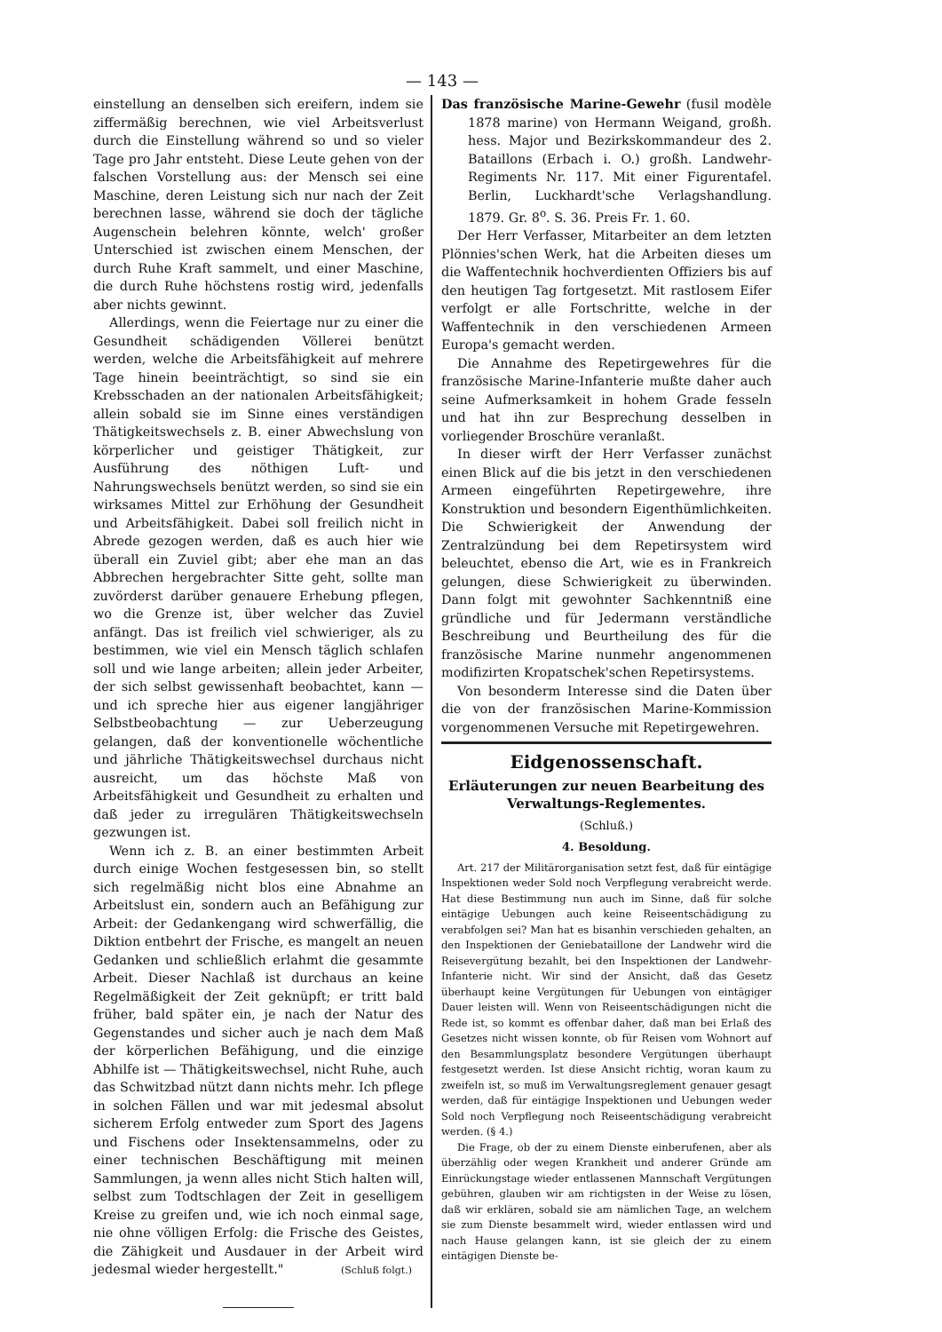— 143 —
einstellung an denselben sich ereifern, indem sie ziffermäßig berechnen, wie viel Arbeitsverlust durch die Einstellung während so und so vieler Tage pro Jahr entsteht. Diese Leute gehen von der falschen Vorstellung aus: der Mensch sei eine Maschine, deren Leistung sich nur nach der Zeit berechnen lasse, während sie doch der tägliche Augenschein belehren könnte, welch' großer Unterschied ist zwischen einem Menschen, der durch Ruhe Kraft sammelt, und einer Maschine, die durch Ruhe höchstens rostig wird, jedenfalls aber nichts gewinnt.
Allerdings, wenn die Feiertage nur zu einer die Gesundheit schädigenden Völlerei benützt werden, welche die Arbeitsfähigkeit auf mehrere Tage hinein beeinträchtigt, so sind sie ein Krebsschaden an der nationalen Arbeitsfähigkeit; allein sobald sie im Sinne eines verständigen Thätigkeitswechsels z. B. einer Abwechslung von körperlicher und geistiger Thätigkeit, zur Ausführung des nöthigen Luft- und Nahrungswechsels benützt werden, so sind sie ein wirksames Mittel zur Erhöhung der Gesundheit und Arbeitsfähigkeit. Dabei soll freilich nicht in Abrede gezogen werden, daß es auch hier wie überall ein Zuviel gibt; aber ehe man an das Abbrechen hergebrachter Sitte geht, sollte man zuvörderst darüber genauere Erhebung pflegen, wo die Grenze ist, über welcher das Zuviel anfängt. Das ist freilich viel schwieriger, als zu bestimmen, wie viel ein Mensch täglich schlafen soll und wie lange arbeiten; allein jeder Arbeiter, der sich selbst gewissenhaft beobachtet, kann — und ich spreche hier aus eigener langjähriger Selbstbeobachtung — zur Ueberzeugung gelangen, daß der konventionelle wöchentliche und jährliche Thätigkeitswechsel durchaus nicht ausreicht, um das höchste Maß von Arbeitsfähigkeit und Gesundheit zu erhalten und daß jeder zu irregulären Thätigkeitswechseln gezwungen ist.
Wenn ich z. B. an einer bestimmten Arbeit durch einige Wochen festgesessen bin, so stellt sich regelmäßig nicht blos eine Abnahme an Arbeitslust ein, sondern auch an Befähigung zur Arbeit: der Gedankengang wird schwerfällig, die Diktion entbehrt der Frische, es mangelt an neuen Gedanken und schließlich erlahmt die gesammte Arbeit. Dieser Nachlaß ist durchaus an keine Regelmäßigkeit der Zeit geknüpft; er tritt bald früher, bald später ein, je nach der Natur des Gegenstandes und sicher auch je nach dem Maß der körperlichen Befähigung, und die einzige Abhilfe ist — Thätigkeitswechsel, nicht Ruhe, auch das Schwitzbad nützt dann nichts mehr. Ich pflege in solchen Fällen und war mit jedesmal absolut sicherem Erfolg entweder zum Sport des Jagens und Fischens oder Insektensammelns, oder zu einer technischen Beschäftigung mit meinen Sammlungen, ja wenn alles nicht Stich halten will, selbst zum Todtschlagen der Zeit in geselligem Kreise zu greifen und, wie ich noch einmal sage, nie ohne völligen Erfolg: die Frische des Geistes, die Zähigkeit und Ausdauer in der Arbeit wird jedesmal wieder hergestellt." (Schluß folgt.)
Das französische Marine-Gewehr (fusil modèle 1878 marine) von Hermann Weigand, großh. hess. Major und Bezirkskommandeur des 2. Bataillons (Erbach i. O.) großh. Landwehr-Regiments Nr. 117. Mit einer Figurentafel. Berlin, Luckhardt'sche Verlagshandlung. 1879. Gr. 8<sup>o</sup>. S. 36. Preis Fr. 1. 60.
Der Herr Verfasser, Mitarbeiter an dem letzten Plönnies'schen Werk, hat die Arbeiten dieses um die Waffentechnik hochverdienten Offiziers bis auf den heutigen Tag fortgesetzt. Mit rastlosem Eifer verfolgt er alle Fortschritte, welche in der Waffentechnik in den verschiedenen Armeen Europa's gemacht werden.
Die Annahme des Repetirgewehres für die französische Marine-Infanterie mußte daher auch seine Aufmerksamkeit in hohem Grade fesseln und hat ihn zur Besprechung desselben in vorliegender Broschüre veranlaßt.
In dieser wirft der Herr Verfasser zunächst einen Blick auf die bis jetzt in den verschiedenen Armeen eingeführten Repetirgewehre, ihre Konstruktion und besondern Eigenthümlichkeiten. Die Schwierigkeit der Anwendung der Zentralzündung bei dem Repetirsystem wird beleuchtet, ebenso die Art, wie es in Frankreich gelungen, diese Schwierigkeit zu überwinden. Dann folgt mit gewohnter Sachkenntniß eine gründliche und für Jedermann verständliche Beschreibung und Beurtheilung des für die französische Marine nunmehr angenommenen modifizirten Kropatschek'schen Repetirsystems.
Von besonderm Interesse sind die Daten über die von der französischen Marine-Kommission vorgenommenen Versuche mit Repetirgewehren.
Eidgenossenschaft.
Erläuterungen zur neuen Bearbeitung des Verwaltungs-Reglementes.
(Schluß.)
4. Besoldung.
Art. 217 der Militärorganisation setzt fest, daß für eintägige Inspektionen weder Sold noch Verpflegung verabreicht werde. Hat diese Bestimmung nun auch im Sinne, daß für solche eintägige Uebungen auch keine Reiseentschädigung zu verabfolgen sei? Man hat es bisanhin verschieden gehalten, an den Inspektionen der Geniebataillone der Landwehr wird die Reisevergütung bezahlt, bei den Inspektionen der Landwehr-Infanterie nicht. Wir sind der Ansicht, daß das Gesetz überhaupt keine Vergütungen für Uebungen von eintägiger Dauer leisten will. Wenn von Reiseentschädigungen nicht die Rede ist, so kommt es offenbar daher, daß man bei Erlaß des Gesetzes nicht wissen konnte, ob für Reisen vom Wohnort auf den Besammlungsplatz besondere Vergütungen überhaupt festgesetzt werden. Ist diese Ansicht richtig, woran kaum zu zweifeln ist, so muß im Verwaltungsreglement genauer gesagt werden, daß für eintägige Inspektionen und Uebungen weder Sold noch Verpflegung noch Reiseentschädigung verabreicht werden. (§ 4.)
Die Frage, ob der zu einem Dienste einberufenen, aber als überzählig oder wegen Krankheit und anderer Gründe am Einrückungstage wieder entlassenen Mannschaft Vergütungen gebühren, glauben wir am richtigsten in der Weise zu lösen, daß wir erklären, sobald sie am nämlichen Tage, an welchem sie zum Dienste besammelt wird, wieder entlassen wird und nach Hause gelangen kann, ist sie gleich der zu einem eintägigen Dienste be-